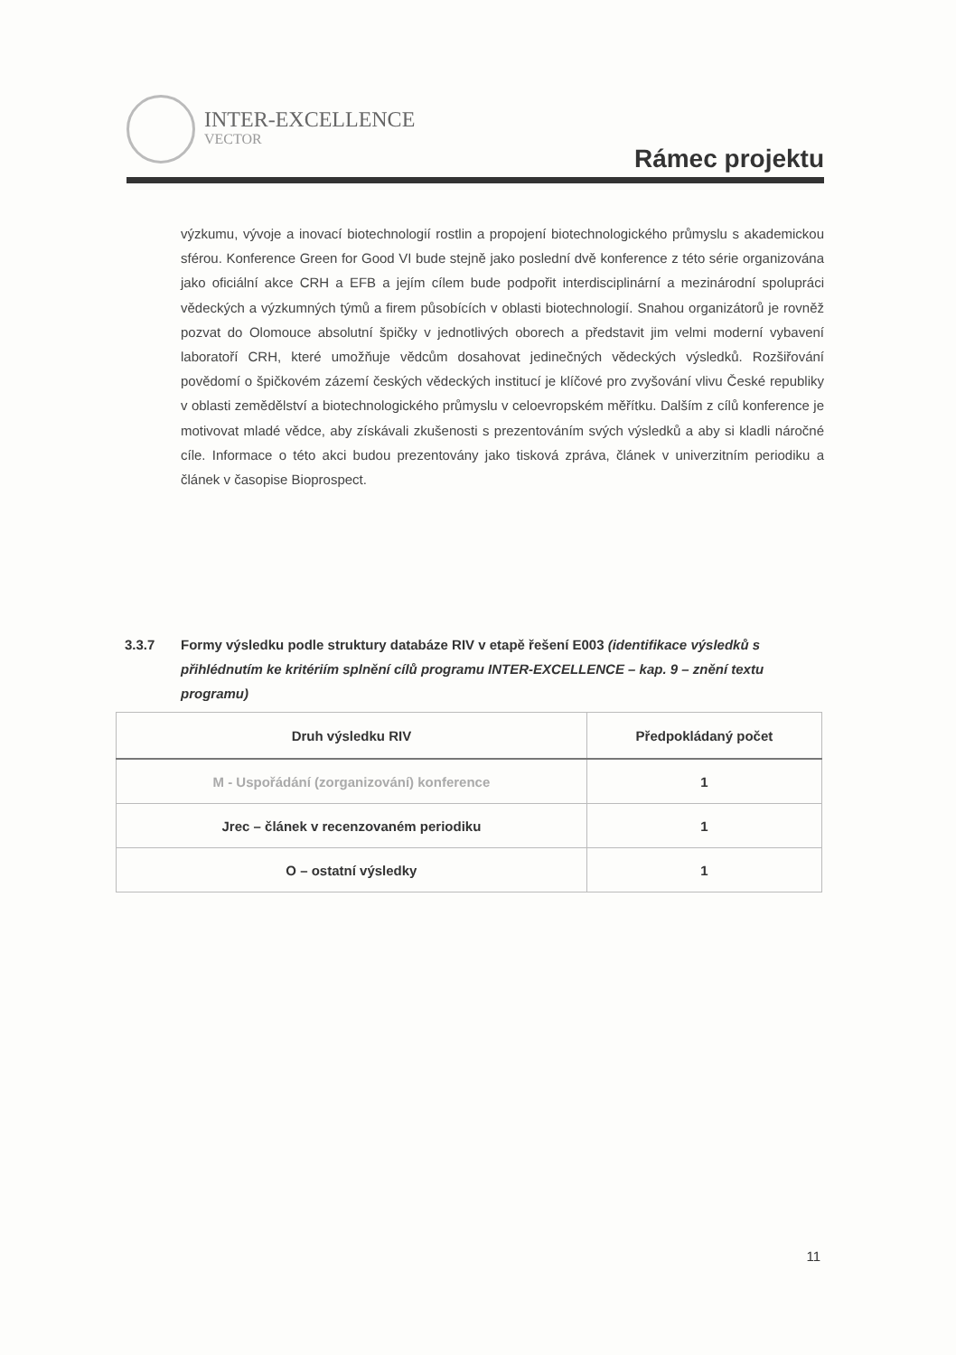INTER-EXCELLENCE
VECTOR
Rámec projektu
výzkumu, vývoje a inovací biotechnologií rostlin a propojení biotechnologického průmyslu s akademickou sférou. Konference Green for Good VI bude stejně jako poslední dvě konference z této série organizována jako oficiální akce CRH a EFB a jejím cílem bude podpořit interdisciplinární a mezinárodní spolupráci vědeckých a výzkumných týmů a firem působících v oblasti biotechnologií. Snahou organizátorů je rovněž pozvat do Olomouce absolutní špičky v jednotlivých oborech a představit jim velmi moderní vybavení laboratoří CRH, které umožňuje vědcům dosahovat jedinečných vědeckých výsledků. Rozšiřování povědomí o špičkovém zázemí českých vědeckých institucí je klíčové pro zvyšování vlivu České republiky v oblasti zemědělství a biotechnologického průmyslu v celoevropském měřítku. Dalším z cílů konference je motivovat mladé vědce, aby získávali zkušenosti s prezentováním svých výsledků a aby si kladli náročné cíle. Informace o této akci budou prezentovány jako tisková zpráva, článek v univerzitním periodiku a článek v časopise Bioprospect.
3.3.7 Formy výsledku podle struktury databáze RIV v etapě řešení E003 (identifikace výsledků s přihlédnutím ke kritériím splnění cílů programu INTER-EXCELLENCE – kap. 9 – znění textu programu)
| Druh výsledku RIV | Předpokládaný počet |
| --- | --- |
| M - Uspořádání (zorganizování) konference | 1 |
| Jrec – článek v recenzovaném periodiku | 1 |
| O – ostatní výsledky | 1 |
11